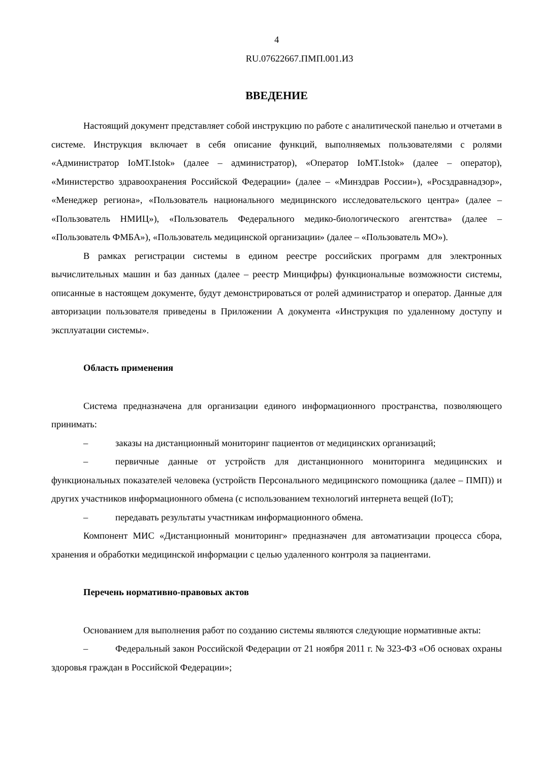4
RU.07622667.ПМП.001.И3
ВВЕДЕНИЕ
Настоящий документ представляет собой инструкцию по работе с аналитической панелью и отчетами в системе. Инструкция включает в себя описание функций, выполняемых пользователями с ролями «Администратор IoMT.Istok» (далее – администратор), «Оператор IoMT.Istok» (далее – оператор), «Министерство здравоохранения Российской Федерации» (далее – «Минздрав России»), «Росздравнадзор», «Менеджер региона», «Пользователь национального медицинского исследовательского центра» (далее – «Пользователь НМИЦ»), «Пользователь Федерального медико-биологического агентства» (далее – «Пользователь ФМБА»), «Пользователь медицинской организации» (далее – «Пользователь МО»).
В рамках регистрации системы в едином реестре российских программ для электронных вычислительных машин и баз данных (далее – реестр Минцифры) функциональные возможности системы, описанные в настоящем документе, будут демонстрироваться от ролей администратор и оператор. Данные для авторизации пользователя приведены в Приложении А документа «Инструкция по удаленному доступу и эксплуатации системы».
Область применения
Система предназначена для организации единого информационного пространства, позволяющего принимать:
– заказы на дистанционный мониторинг пациентов от медицинских организаций;
– первичные данные от устройств для дистанционного мониторинга медицинских и функциональных показателей человека (устройств Персонального медицинского помощника (далее – ПМП)) и других участников информационного обмена (с использованием технологий интернета вещей (IoT);
– передавать результаты участникам информационного обмена.
Компонент МИС «Дистанционный мониторинг» предназначен для автоматизации процесса сбора, хранения и обработки медицинской информации с целью удаленного контроля за пациентами.
Перечень нормативно-правовых актов
Основанием для выполнения работ по созданию системы являются следующие нормативные акты:
– Федеральный закон Российской Федерации от 21 ноября 2011 г. № 323-ФЗ «Об основах охраны здоровья граждан в Российской Федерации»;